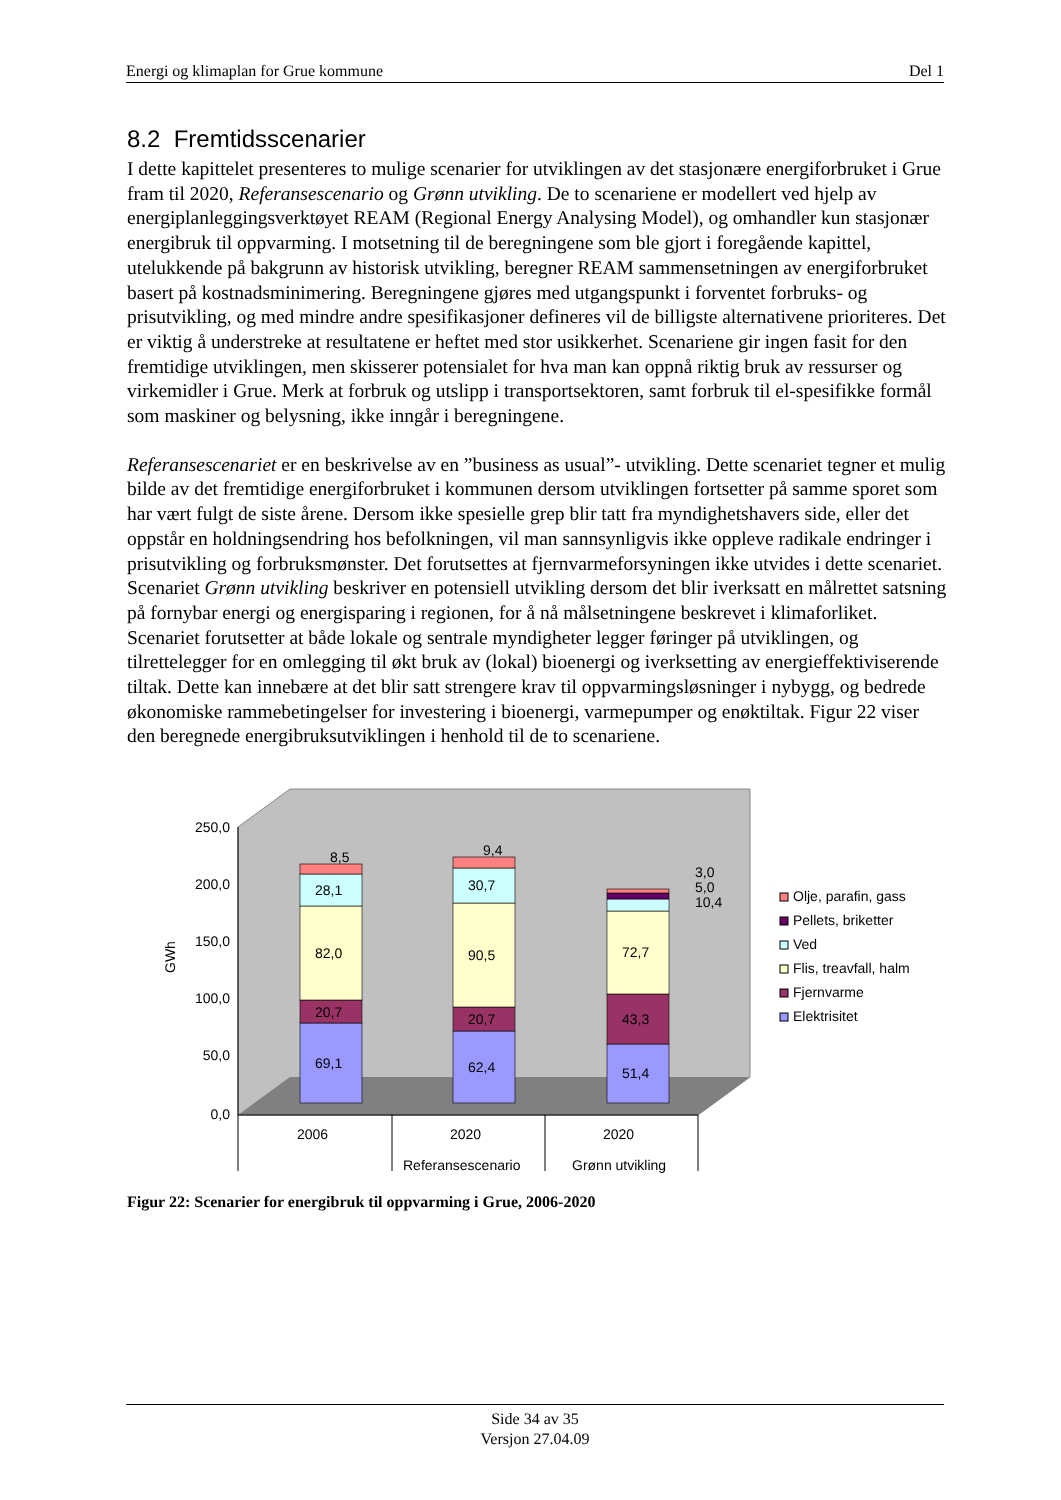Energi og klimaplan for Grue kommune Del 1
8.2 Fremtidsscenarier
I dette kapittelet presenteres to mulige scenarier for utviklingen av det stasjonære energiforbruket i Grue fram til 2020, Referansescenario og Grønn utvikling. De to scenariene er modellert ved hjelp av energiplanleggingsverktøyet REAM (Regional Energy Analysing Model), og omhandler kun stasjonær energibruk til oppvarming. I motsetning til de beregningene som ble gjort i foregående kapittel, utelukkende på bakgrunn av historisk utvikling, beregner REAM sammensetningen av energiforbruket basert på kostnadsminimering. Beregningene gjøres med utgangspunkt i forventet forbruks- og prisutvikling, og med mindre andre spesifikasjoner defineres vil de billigste alternativene prioriteres. Det er viktig å understreke at resultatene er heftet med stor usikkerhet. Scenariene gir ingen fasit for den fremtidige utviklingen, men skisserer potensialet for hva man kan oppnå riktig bruk av ressurser og virkemidler i Grue. Merk at forbruk og utslipp i transportsektoren, samt forbruk til el-spesifikke formål som maskiner og belysning, ikke inngår i beregningene.
Referansescenariet er en beskrivelse av en ”business as usual”- utvikling. Dette scenariet tegner et mulig bilde av det fremtidige energiforbruket i kommunen dersom utviklingen fortsetter på samme sporet som har vært fulgt de siste årene. Dersom ikke spesielle grep blir tatt fra myndighetshavers side, eller det oppstår en holdningsendring hos befolkningen, vil man sannsynligvis ikke oppleve radikale endringer i prisutvikling og forbruksmønster. Det forutsettes at fjernvarmeforsyningen ikke utvides i dette scenariet. Scenariet Grønn utvikling beskriver en potensiell utvikling dersom det blir iverksatt en målrettet satsning på fornybar energi og energisparing i regionen, for å nå målsetningene beskrevet i klimaforliket. Scenariet forutsetter at både lokale og sentrale myndigheter legger føringer på utviklingen, og tilrettelegger for en omlegging til økt bruk av (lokal) bioenergi og iverksetting av energieffektiviserende tiltak. Dette kan innebære at det blir satt strengere krav til oppvarmingsløsninger i nybygg, og bedrede økonomiske rammebetingelser for investering i bioenergi, varmepumper og enøktiltak. Figur 22 viser den beregnede energibruksutviklingen i henhold til de to scenariene.
250,0
200,0
150,0
100,0
50,0
0,0
GWh
69,1
20,7
82,0
28,1
8,5
62,4
20,7
90,5
30,7
9,4
51,4
43,3
72,7
10,4
5,0
3,0
2006
2020
2020
Referansescenario
Grønn utvikling
Olje, parafin, gass
Pellets, briketter
Ved
Flis, treavfall, halm
Fjernvarme
Elektrisitet
Figur 22: Scenarier for energibruk til oppvarming i Grue, 2006-2020
Side 34 av 35
Versjon 27.04.09